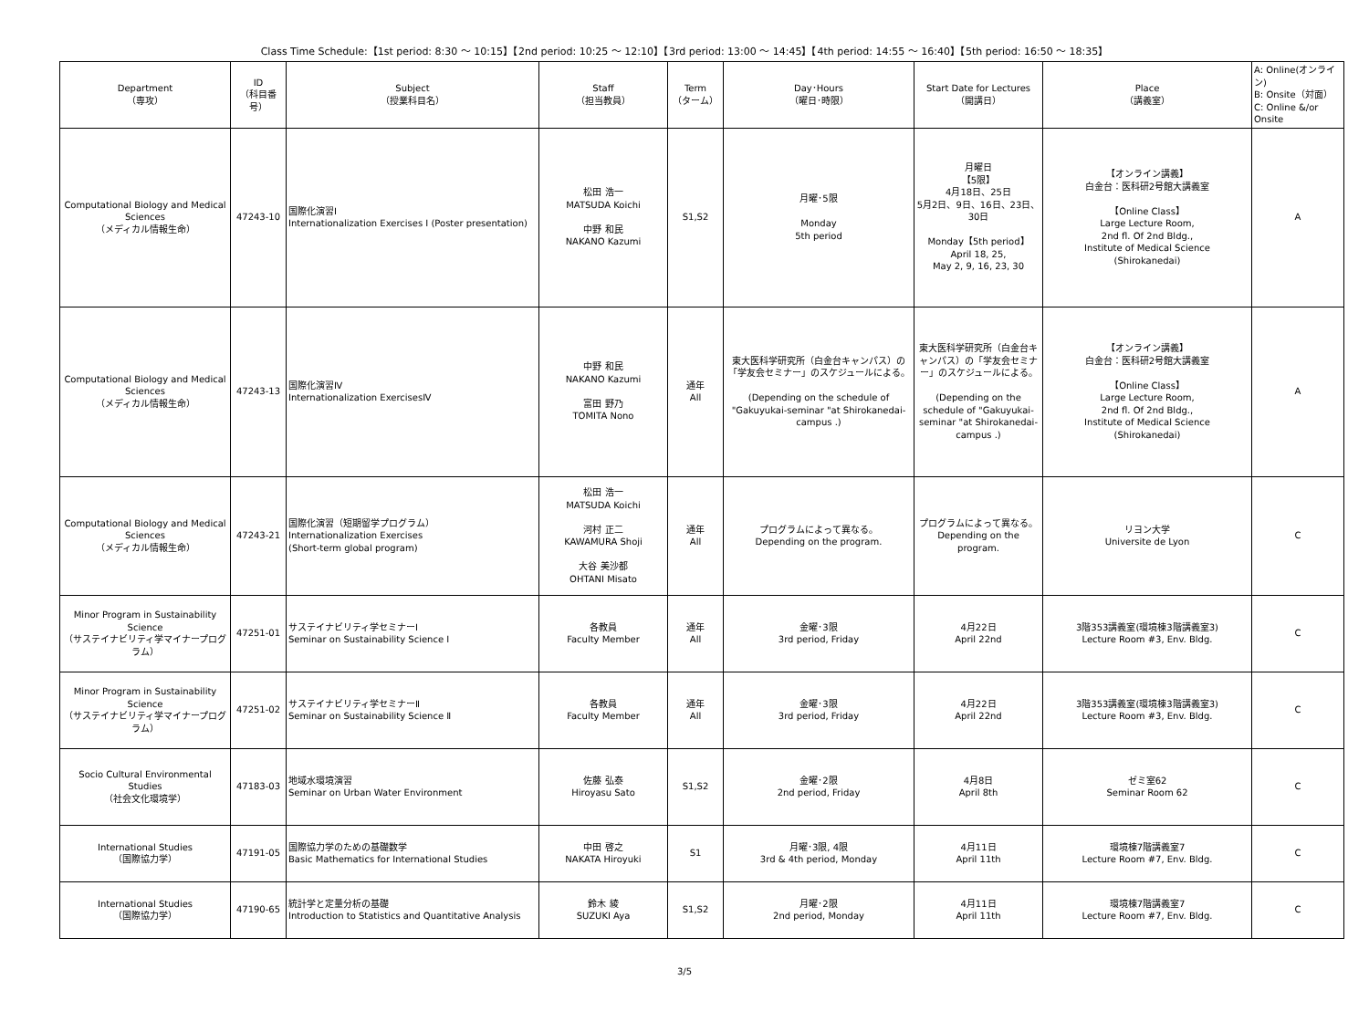Class Time Schedule:【1st period: 8:30 ～ 10:15】【2nd period: 10:25 ～ 12:10】【3rd period: 13:00 ～ 14:45】【4th period: 14:55 ～ 16:40】【5th period: 16:50 ～ 18:35】
| Department （専攻） | ID （科目番号） | Subject （授業科目名） | Staff （担当教員） | Term （ターム） | Day･Hours （曜日･時限） | Start Date for Lectures （開講日） | Place （講義室） | A: Online(オンライン) B: Onsite（対面） C: Online &/or Onsite |
| --- | --- | --- | --- | --- | --- | --- | --- | --- |
| Computational Biology and Medical Sciences （メディカル情報生命） | 47243-10 | 国際化演習Ⅰ Internationalization Exercises I (Poster presentation) | 松田 浩一 MATSUDA Koichi 中野 和民 NAKANO Kazumi | S1,S2 | 月曜･5限 Monday 5th period | 月曜日 【5限】 4月18日、25日 5月2日、9日、16日、23日、30日 Monday【5th period】 April 18, 25, May 2, 9, 16, 23, 30 | 【オンライン講義】 白金台：医科研2号館大講義室 【Online Class】 Large Lecture Room, 2nd fl. Of 2nd Bldg., Institute of Medical Science (Shirokanedai) | A |
| Computational Biology and Medical Sciences （メディカル情報生命） | 47243-13 | 国際化演習Ⅳ Internationalization ExercisesⅣ | 中野 和民 NAKANO Kazumi 富田 野乃 TOMITA Nono | 通年 All | 東大医科学研究所（白金台キャンパス）の「学友会セミナー」のスケジュールによる。 (Depending on the schedule of "Gakuyukai-seminar "at Shirokanedai-campus .) | 東大医科学研究所（白金台キャンパス）の「学友会セミナー」のスケジュールによる。 (Depending on the schedule of "Gakuyukai-seminar "at Shirokanedai-campus .) | 【オンライン講義】 白金台：医科研2号館大講義室 【Online Class】 Large Lecture Room, 2nd fl. Of 2nd Bldg., Institute of Medical Science (Shirokanedai) | A |
| Computational Biology and Medical Sciences （メディカル情報生命） | 47243-21 | 国際化演習（短期留学プログラム） Internationalization Exercises (Short-term global program) | 松田 浩一 MATSUDA Koichi 河村 正二 KAWAMURA Shoji 大谷 美沙都 OHTANI Misato | 通年 All | プログラムによって異なる。 Depending on the program. | プログラムによって異なる。 Depending on the program. | リヨン大学 Universite de Lyon | C |
| Minor Program in Sustainability Science （サステイナビリティ学マイナープログラム） | 47251-01 | サステイナビリティ学セミナーⅠ Seminar on Sustainability Science I | 各教員 Faculty Member | 通年 All | 金曜･3限 3rd period, Friday | 4月22日 April 22nd | 3階353講義室(環境棟3階講義室3) Lecture Room #3, Env. Bldg. | C |
| Minor Program in Sustainability Science （サステイナビリティ学マイナープログラム） | 47251-02 | サステイナビリティ学セミナーⅡ Seminar on Sustainability Science Ⅱ | 各教員 Faculty Member | 通年 All | 金曜･3限 3rd period, Friday | 4月22日 April 22nd | 3階353講義室(環境棟3階講義室3) Lecture Room #3, Env. Bldg. | C |
| Socio Cultural Environmental Studies （社会文化環境学） | 47183-03 | 地域水環境演習 Seminar on Urban Water Environment | 佐藤 弘泰 Hiroyasu Sato | S1,S2 | 金曜･2限 2nd period, Friday | 4月8日 April 8th | ゼミ室62 Seminar Room 62 | C |
| International Studies （国際協力学） | 47191-05 | 国際協力学のための基礎数学 Basic Mathematics for International Studies | 中田 啓之 NAKATA Hiroyuki | S1 | 月曜･3限, 4限 3rd & 4th period, Monday | 4月11日 April 11th | 環境棟7階講義室7 Lecture Room #7, Env. Bldg. | C |
| International Studies （国際協力学） | 47190-65 | 統計学と定量分析の基礎 Introduction to Statistics and Quantitative Analysis | 鈴木 綾 SUZUKI Aya | S1,S2 | 月曜･2限 2nd period, Monday | 4月11日 April 11th | 環境棟7階講義室7 Lecture Room #7, Env. Bldg. | C |
3/5